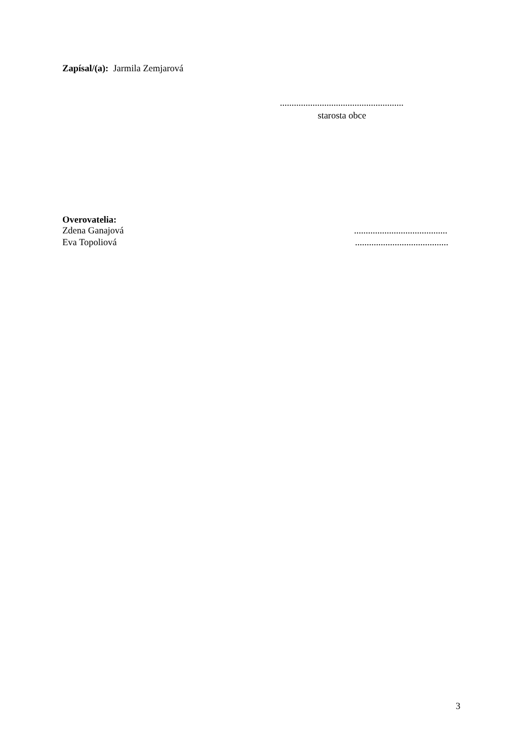Zapísal/(a): Jarmila Zemjarová
.....................................................
starosta obce
Overovatelia:
Zdena Ganajová........................................
Eva Topoliová........................................
3